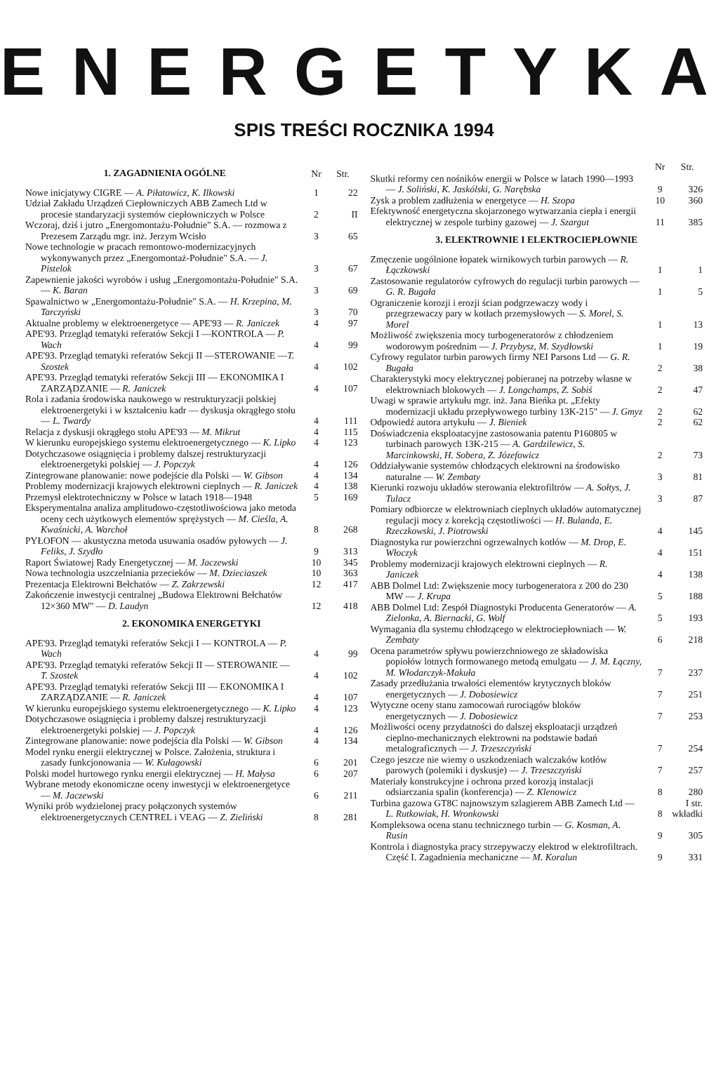ENERGETYKA
SPIS TREŚCI ROCZNIKA 1994
| 1. ZAGADNIENIA OGÓLNE | Nr | Str. |
| --- | --- | --- |
| Nowe inicjatywy CIGRE — A. Piłatowicz, K. Ilkowski | 1 | 22 |
| Udział Zakładu Urządzeń Ciepłowniczych ABB Zamech Ltd w procesie standaryzacji systemów ciepłowniczych w Polsce | 2 | II |
| Wczoraj, dziś i jutro „Energomontażu-Południe" S.A. — rozmowa z Prezesem Zarządu mgr. inż. Jerzym Wcisło | 3 | 65 |
| Nowe technologie w pracach remontowo-modernizacyjnych wykonywanych przez „Energomontaż-Południe" S.A. — J. Pistelok | 3 | 67 |
| Zapewnienie jakości wyrobów i usług „Energomontażu-Południe" S.A. — K. Baran | 3 | 69 |
| Spawalnictwo w „Energomontażu-Południe" S.A. — H. Krzepina, M. Tarczyński | 3 | 70 |
| Aktualne problemy w elektroenergetyce — APE'93 — R. Janiczek | 4 | 97 |
| APE'93. Przegląd tematyki referatów Sekcji I —KONTROLA — P. Wach | 4 | 99 |
| APE'93. Przegląd tematyki referatów Sekcji II —STEROWANIE — T. Szostek | 4 | 102 |
| APE'93. Przegląd tematyki referatów Sekcji III — EKONOMIKA I ZARZĄDZANIE — R. Janiczek | 4 | 107 |
| Rola i zadania środowiska naukowego w restrukturyzacji polskiej elektroenergetyki i w kształceniu kadr — dyskusja okrągłego stołu — L. Twardy | 4 | 111 |
| Relacja z dyskusji okrągłego stołu APE'93 — M. Mikrut | 4 | 115 |
| W kierunku europejskiego systemu elektroenergetycznego — K. Lipko | 4 | 123 |
| Dotychczasowe osiągnięcia i problemy dalszej restrukturyzacji elektroenergetyki polskiej — J. Popczyk | 4 | 126 |
| Zintegrowane planowanie: nowe podejście dla Polski — W. Gibson | 4 | 134 |
| Problemy modernizacji krajowych elektrowni cieplnych — R. Janiczek | 4 | 138 |
| Przemysł elektrotechniczny w Polsce w latach 1918—1948 | 5 | 169 |
| Eksperymentalna analiza amplitudowo-częstotliwościowa jako metoda oceny cech użytkowych elementów sprężystych — M. Cieśla, A. Kwaśnicki, A. Warchoł | 8 | 268 |
| PYŁOFON — akustyczna metoda usuwania osadów pyłowych — J. Feliks, J. Szydło | 9 | 313 |
| Raport Światowej Rady Energetycznej — M. Jaczewski | 10 | 345 |
| Nowa technologia uszczelniania przecieków — M. Dzieciaszek | 10 | 363 |
| Prezentacja Elektrowni Bełchatów — Z. Zakrzewski | 12 | 417 |
| Zakończenie inwestycji centralnej „Budowa Elektrowni Bełchatów 12×360 MW" — D. Laudyn | 12 | 418 |
| 2. EKONOMIKA ENERGETYKI | | |
| APE'93. Przegląd tematyki referatów Sekcji I — KONTROLA — P. Wach | 4 | 99 |
| APE'93. Przegląd tematyki referatów Sekcji II — STEROWANIE — T. Szostek | 4 | 102 |
| APE'93. Przegląd tematyki referatów Sekcji III — EKONOMIKA I ZARZĄDZANIE — R. Janiczek | 4 | 107 |
| W kierunku europejskiego systemu elektroenergetycznego — K. Lipko | 4 | 123 |
| Dotychczasowe osiągnięcia i problemy dalszej restrukturyzacji elektroenergetyki polskiej — J. Popczyk | 4 | 126 |
| Zintegrowane planowanie: nowe podejścia dla Polski — W. Gibson | 4 | 134 |
| Model rynku energii elektrycznej w Polsce. Założenia, struktura i zasady funkcjonowania — W. Kułagowski | 6 | 201 |
| Polski model hurtowego rynku energii elektrycznej — H. Małysa | 6 | 207 |
| Wybrane metody ekonomiczne oceny inwestycji w elektroenergetyce — M. Jaczewski | 6 | 211 |
| Wyniki prób wydzielonej pracy połączonych systemów elektroenergetycznych CENTREL i VEAG — Z. Zieliński | 8 | 281 |
| | Nr | Str. |
| --- | --- | --- |
| Skutki reformy cen nośników energii w Polsce w latach 1990—1993 — J. Soliński, K. Jaskólski, G. Narębska | 9 | 326 |
| Zysk a problem zadłużenia w energetyce — H. Szopa | 10 | 360 |
| Efektywność energetyczna skojarzonego wytwarzania ciepła i energii elektrycznej w zespole turbiny gazowej — J. Szargut | 11 | 385 |
| 3. ELEKTROWNIE I ELEKTROCIEPŁOWNIE | | |
| Zmęczenie uogólnione łopatek wirnikowych turbin parowych — R. Łączkowski | 1 | 1 |
| Zastosowanie regulatorów cyfrowych do regulacji turbin parowych — G. R. Bugała | 1 | 5 |
| Ograniczenie korozji i erozji ścian podgrzewaczy wody i przegrzewaczy pary w kotłach przemysłowych — S. Morel, S. Morel | 1 | 13 |
| Możliwość zwiększenia mocy turbogeneratorów z chłodzeniem wodorowym pośrednim — J. Przybysz, M. Szydłowski | 1 | 19 |
| Cyfrowy regulator turbin parowych firmy NEI Parsons Ltd — G. R. Bugała | 2 | 38 |
| Charakterystyki mocy elektrycznej pobieranej na potrzeby własne w elektrowniach blokowych — J. Longchamps, Z. Sobiś | 2 | 47 |
| Uwagi w sprawie artykułu mgr. inż. Jana Bieńka pt. „Efekty modernizacji układu przepływowego turbiny 13K-215" — J. Gmyz | 2 | 62 |
| Odpowiedź autora artykułu — J. Bieniek | 2 | 62 |
| Doświadczenia eksploatacyjne zastosowania patentu P160805 w turbinach parowych 13K-215 — A. Gardzilewicz, S. Marcinkowski, H. Sobera, Z. Józefowicz | 2 | 73 |
| Oddziaływanie systemów chłodzących elektrowni na środowisko naturalne — W. Zembaty | 3 | 81 |
| Kierunki rozwoju układów sterowania elektrofiltrów — A. Sołtys, J. Tulacz | 3 | 87 |
| Pomiary odbiorcze w elektrowniach cieplnych układów automatycznej regulacji mocy z korekcją częstotliwości — H. Bulanda, E. Rzeczkowski, J. Piotrowski | 4 | 145 |
| Diagnostyka rur powierzchni ogrzewalnych kotłów — M. Drop, E. Włoczyk | 4 | 151 |
| Problemy modernizacji krajowych elektrowni cieplnych — R. Janiczek | 4 | 138 |
| ABB Dolmel Ltd: Zwiększenie mocy turbogeneratora z 200 do 230 MW — J. Krupa | 5 | 188 |
| ABB Dolmel Ltd: Zespół Diagnostyki Producenta Generatorów — A. Zielonka, A. Biernacki, G. Wolf | 5 | 193 |
| Wymagania dla systemu chłodzącego w elektrociepłowniach — W. Zembaty | 6 | 218 |
| Ocena parametrów spływu powierzchniowego ze składowiska popiołów lotnych formowanego metodą emulgatu — J. M. Łączny, M. Włodarczyk-Makuła | 7 | 237 |
| Zasady przedłużania trwałości elementów krytycznych bloków energetycznych — J. Dobosiewicz | 7 | 251 |
| Wytyczne oceny stanu zamocowań rurociągów bloków energetycznych — J. Dobosiewicz | 7 | 253 |
| Możliwości oceny przydatności do dalszej eksploatacji urządzeń cieplno-mechanicznych elektrowni na podstawie badań metalograficznych — J. Trzeszczyński | 7 | 254 |
| Czego jeszcze nie wiemy o uszkodzeniach walczaków kotłów parowych (polemiki i dyskusje) — J. Trzeszczyński | 7 | 257 |
| Materiały konstrukcyjne i ochrona przed korozją instalacji odsiarczania spalin (konferencja) — Z. Klenowicz | 8 | 280 |
| Turbina gazowa GT8C najnowszym szlagierem ABB Zamech Ltd — L. Rutkowiak, H. Wronkowski | 8 | I str. wkładki |
| Kompleksowa ocena stanu technicznego turbin — G. Kosman, A. Rusin | 9 | 305 |
| Kontrola i diagnostyka pracy strzepywaczy elektrod w elektrofiltrach. Część I. Zagadnienia mechaniczne — M. Koralun | 9 | 331 |